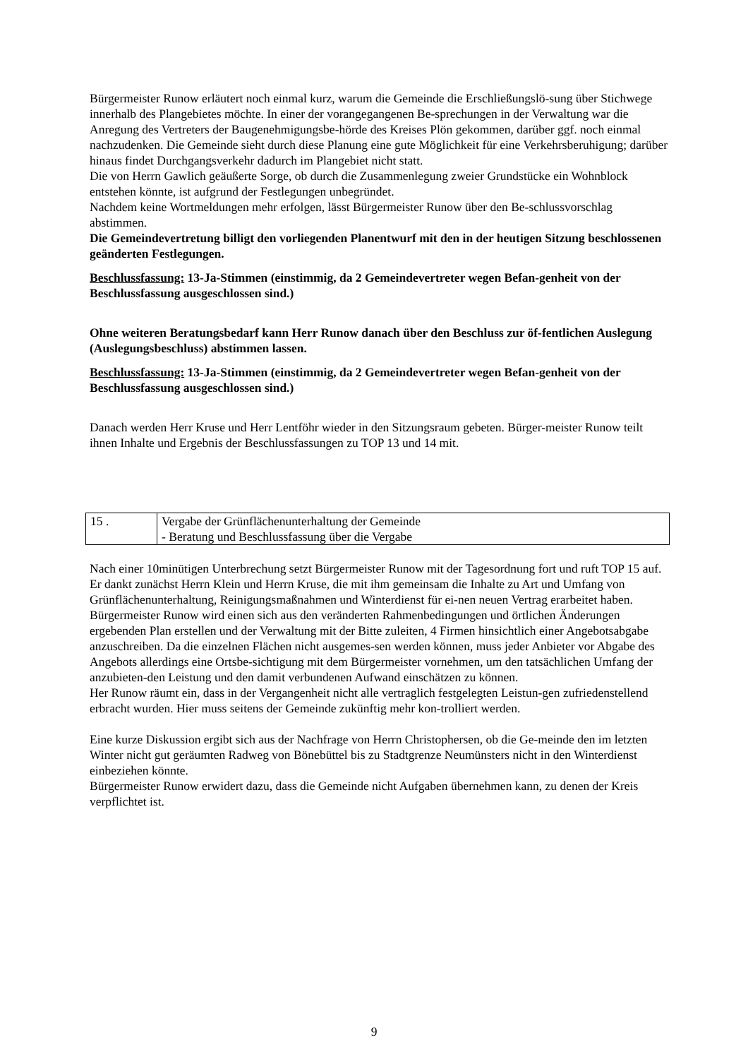Bürgermeister Runow erläutert noch einmal kurz, warum die Gemeinde die Erschließungslö-sung über Stichwege innerhalb des Plangebietes möchte. In einer der vorangegangenen Be-sprechungen in der Verwaltung war die Anregung des Vertreters der Baugenehmigungsbe-hörde des Kreises Plön gekommen, darüber ggf. noch einmal nachzudenken. Die Gemeinde sieht durch diese Planung eine gute Möglichkeit für eine Verkehrsberuhigung; darüber hinaus findet Durchgangsverkehr dadurch im Plangebiet nicht statt.
Die von Herrn Gawlich geäußerte Sorge, ob durch die Zusammenlegung zweier Grundstücke ein Wohnblock entstehen könnte, ist aufgrund der Festlegungen unbegründet.
Nachdem keine Wortmeldungen mehr erfolgen, lässt Bürgermeister Runow über den Be-schlussvorschlag abstimmen.
Die Gemeindevertretung billigt den vorliegenden Planentwurf mit den in der heutigen Sitzung beschlossenen geänderten Festlegungen.
Beschlussfassung: 13-Ja-Stimmen (einstimmig, da 2 Gemeindevertreter wegen Befan-genheit von der Beschlussfassung ausgeschlossen sind.)
Ohne weiteren Beratungsbedarf kann Herr Runow danach über den Beschluss zur öf-fentlichen Auslegung (Auslegungsbeschluss) abstimmen lassen.
Beschlussfassung: 13-Ja-Stimmen (einstimmig, da 2 Gemeindevertreter wegen Befan-genheit von der Beschlussfassung ausgeschlossen sind.)
Danach werden Herr Kruse und Herr Lentföhr wieder in den Sitzungsraum gebeten. Bürger-meister Runow teilt ihnen Inhalte und Ergebnis der Beschlussfassungen zu TOP 13 und 14 mit.
| 15 . | Vergabe der Grünflächenunterhaltung der Gemeinde - Beratung und Beschlussfassung über die Vergabe |
Nach einer 10minütigen Unterbrechung setzt Bürgermeister Runow mit der Tagesordnung fort und ruft TOP 15 auf.
Er dankt zunächst Herrn Klein und Herrn Kruse, die mit ihm gemeinsam die Inhalte zu Art und Umfang von Grünflächenunterhaltung, Reinigungsmaßnahmen und Winterdienst für ei-nen neuen Vertrag erarbeitet haben.
Bürgermeister Runow wird einen sich aus den veränderten Rahmenbedingungen und örtlichen Änderungen ergebenden Plan erstellen und der Verwaltung mit der Bitte zuleiten, 4 Firmen hinsichtlich einer Angebotsabgabe anzuschreiben. Da die einzelnen Flächen nicht ausgemes-sen werden können, muss jeder Anbieter vor Abgabe des Angebots allerdings eine Ortsbe-sichtigung mit dem Bürgermeister vornehmen, um den tatsächlichen Umfang der anzubieten-den Leistung und den damit verbundenen Aufwand einschätzen zu können.
Her Runow räumt ein, dass in der Vergangenheit nicht alle vertraglich festgelegten Leistun-gen zufriedenstellend erbracht wurden. Hier muss seitens der Gemeinde zukünftig mehr kon-trolliert werden.
Eine kurze Diskussion ergibt sich aus der Nachfrage von Herrn Christophersen, ob die Ge-meinde den im letzten Winter nicht gut geräumten Radweg von Bönebüttel bis zu Stadtgrenze Neumünsters nicht in den Winterdienst einbeziehen könnte.
Bürgermeister Runow erwidert dazu, dass die Gemeinde nicht Aufgaben übernehmen kann, zu denen der Kreis verpflichtet ist.
9